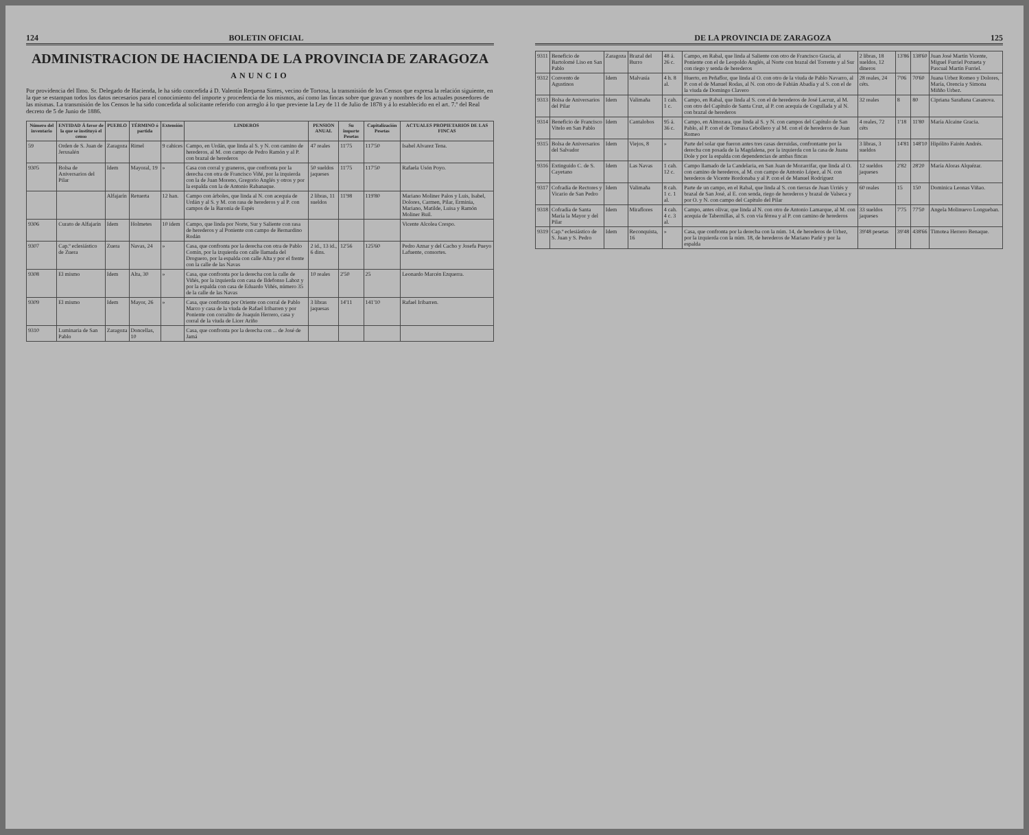124 BOLETIN OFICIAL
ADMINISTRACION DE HACIENDA DE LA PROVINCIA DE ZARAGOZA
ANUNCIO
Por providencia del Ilmo. Sr. Delegado de Hacienda, le ha sido concedida á D. Valentín Requena Sintes, vecino de Tortosa, la transmisión de los Censos que expresa la relación siguiente, en la que se estampan todos los datos necesarios para el conocimiento del importe y procedencia de los mismos, así como las fincas sobre que gravan y nombres de los actuales poseedores de las mismas. La transmisión de los Censos le ha sido concedida al solicitante referido con arreglo á lo que previene la Ley de 11 de Julio de 1878 y á lo establecido en el art. 7.º del Real decreto de 5 de Junio de 1886.
| Número del inventario | ENTIDAD Á favor de la que se instituyó el censo | PUEBLO | TÉRMINO ó partida | Extensión | LINDEROS | PENSION ANUAL | Su importe Pesetas | Capitalización Pesetas | ACTUALES PROPIETARIOS DE LAS FINCAS |
| --- | --- | --- | --- | --- | --- | --- | --- | --- | --- |
| 59 | Orden de S. Juan de Jerusalén | Zaragoza | Rimel | 9 cahices | Campo, en Urdán, que linda al S. y N. con camino de herederos, al M. con campo de Pedro Ramón y al P. con brazal de herederos | 47 reales | 11'75 | 117'50 | Isabel Alvarez Tena. |
| 9305 | Bolsa de Aniversarios del Pilar | Idem | Mayoral, 19 | » | Casa con corral y graneros, que confronta por la derecha con otra de Francisco Viñé, por la izquierda con la de Juan Moreno, Gregorio Anglés y otros y por la espalda con la de Antonio Rabanaque. | 50 sueldos jaqueses | 11'75 | 117'50 | Rafaela Usón Poyo. |
| | | Alfajarín | Retuerta | 12 han. | Campo con árboles, que linda al N. con acequia de Urdán y al S. y M. con rasa de herederos y al P. con campos de la Baronía de Espés | 2 libras, 11 sueldos | 11'98 | 119'80 | Mariano Moliner Palos y Luis, Isabel, Dolores, Carmen, Pilar, Erminia, Mariano, Matilde, Luisa y Ramón Moliner Buil. |
| 9306 | Curato de Alfajarín | Idem | Holmetes | 10 idem | Campo, que linda por Norte, Sur y Saliente con rasa de herederos y al Poniente con campo de Bernardino Rodán | | | | Vicente Alcolea Crespo. |
| 9307 | Cap.º eclesiástico de Zuera | Zuera | Navas, 24 | » | Casa, que confronta por la derecha con otra de Pablo Comín, por la izquierda con calle llamada del Droguero, por la espalda con calle Alta y por el frente con la calle de las Navas | 2 id., 13 id., 6 dins. | 12'56 | 125'60 | Pedro Aznar y del Cacho y Josefa Pueyo Lafuente, consortes. |
| 9308 | El mismo | Idem | Alta, 30 | » | Casa, que confronta por la derecha con la calle de Viñés, por la izquierda con casa de Ildefonso Lahoz y por la espalda con casa de Eduardo Viñés, número 35 de la calle de las Navas | 10 reales | 2'50 | 25 | Leonardo Marcén Ezquerra. |
| 9309 | El mismo | Idem | Mayor, 26 | » | Casa, que confronta por Oriente con corral de Pablo Marco y casa de la viuda de Rafael Iribarren y por Poniente con corralito de Joaquín Herrero, casa y corral de la viuda de Licer Ariño | 3 libras jaquesas | 14'11 | 141'10 | Rafael Iribarren. |
| 9310 | Luminaria de San Pablo | Zaragoza | Doncellas, 10 | | Casa, que confronta por la derecha con ... de José de Jamá | | | | |
DE LA PROVINCIA DE ZARAGOZA 125
| 9311 | Beneficio de Bartolomé Liso en San Pablo | Zaragoza | Brazal del Burro | 48 á. 26 c. | Campo, en Rabal, que linda al Saliente con otro de Francisco Gracia, al Poniente con el de Leopoldo Anglés, al Norte con brazal del Torrente y al Sur con riego y senda de herederos | 2 libras, 18 sueldos, 12 dineros | 13'86 | 138'60 | Juan José Martín Vicente, Miguel Furriel Pozueta y Pascual Martín Furriel. |
| 9312 | Convento de Agustinos | Idem | Malvasía | 4 h. 8 al. | Huerto, en Peñaflor, que linda al O. con otro de la viuda de Pablo Navarro, al P. con el de Manuel Rodas, al N. con otro de Fabián Abadía y al S. con el de la viuda de Domingo Clavero | 28 reales, 24 céts. | 7'06 | 70'60 | Juana Urbez Romeo y Dolores, María, Orencia y Simona Miñño Urbez. |
| 9313 | Bolsa de Aniversarios del Pilar | Idem | Valimaña | 1 cah. 1 c. | Campo, en Rabal, que linda al S. con el de herederos de José Lacruz, al M. con otro del Capítulo de Santa Cruz, al P. con acequia de Cogullada y al N. con brazal de herederos | 32 reales | 8 | 80 | Cipriana Sarañana Casanova. |
| 9314 | Beneficio de Francisco Vitelo en San Pablo | Idem | Cantalobos | 95 á. 36 c. | Campo, en Almozara, que linda al S. y N. con campos del Capítulo de San Pablo, al P. con el de Tomasa Cebollero y al M. con el de herederos de Juan Romeo | 4 reales, 72 céts | 1'18 | 11'80 | María Alcaine Gracia. |
| 9315 | Bolsa de Aniversarios del Salvador | Idem | Viejos, 8 | » | Parte del solar que fueron antes tres casas derruidas, confrontante por la derecha con posada de la Magdalena, por la izquierda con la casa de Juana Dole y por la espalda con dependencias de ambas fincas | 3 libras, 3 sueldos | 14'81 | 148'10 | Hipólito Fairén Andrés. |
| 9316 | Extinguido C. de S. Cayetano | Idem | Las Navas | 1 cah. 12 c. | Campo llamado de la Candelaria, en San Juan de Mozarrifar, que linda al O. con camino de herederos, al M. con campo de Antonio López, al N. con herederos de Vicente Bordonaba y al P. con el de Manuel Rodríguez | 12 sueldos jaqueses | 2'82 | 28'20 | María Aloras Alquézar. |
| 9317 | Cofradía de Rectores y Vicario de San Pedro | Idem | Valimaña | 8 cah. 1 c. 1 al. | Parte de un campo, en el Rabal, que linda al S. con tierras de Juan Urriés y brazal de San José, al E. con senda, riego de herederos y brazal de Valseca y por O. y N. con campo del Capítulo del Pilar | 60 reales | 15 | 150 | Dominica Leonas Viñao. |
| 9318 | Cofradía de Santa María la Mayor y del Pilar | Idem | Miraflores | 4 cah. 4 c. 3 al. | Campo, antes olivar, que linda al N. con otro de Antonio Lamarque, al M. con acequia de Tabernillas, al S. con vía férrea y al P. con camino de herederos | 33 sueldos jaqueses | 7'75 | 77'50 | Angela Molinuevo Longueban. |
| 9319 | Cap.º eclesiástico de S. Juan y S. Pedro | Idem | Reconquista, 16 | » | Casa, que confronta por la derecha con la núm. 14, de herederos de Urbez, por la izquierda con la núm. 18, de herederos de Mariano Parlé y por la espalda | 39'48 pesetas | 39'48 | 438'66 | Timotea Herrero Benaque. |